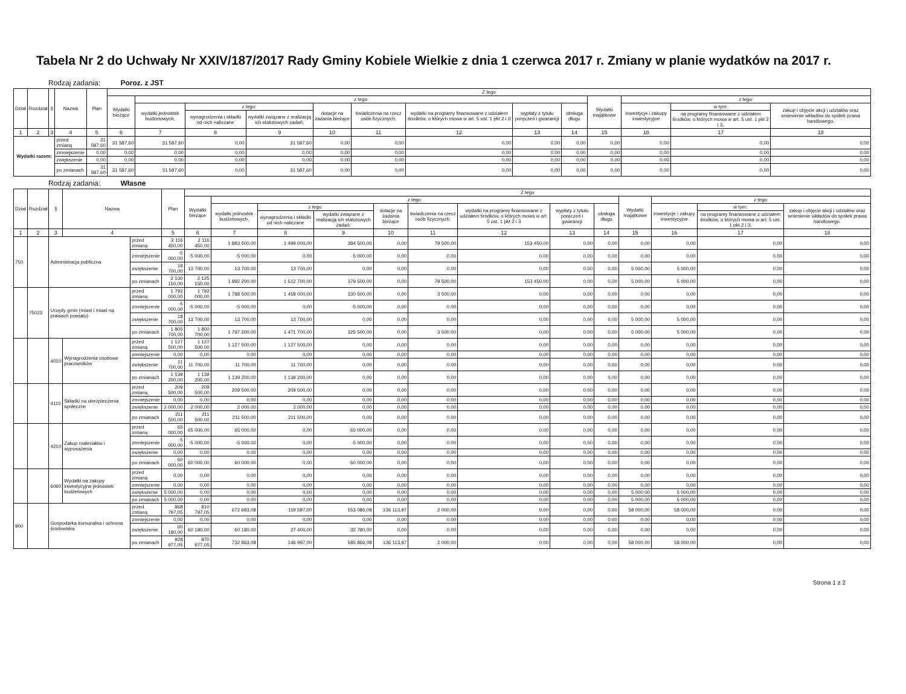Tabela Nr 2 do Uchwały Nr XXIV/187/2017 Rady Gminy Kobiele Wielkie z dnia 1 czerwca 2017 r. Zmiany w planie wydatków na 2017 r.
Rodzaj zadania: Poroz. z JST
| Dział | Rozdział | § | Nazwa | | Plan | Z tego | | | | | | | | | | | | |
| --- | --- | --- | --- | --- | --- | --- | --- | --- | --- | --- | --- | --- | --- | --- | --- | --- | --- | --- |
| | | | | | | Wydatki bieżące | z tego: | | | | | | | | Wydatki majątkowe | z tego: | | |
| | | | | | | | wydatki jednostek budżetowych, | z tego: | | dotacje na zadania bieżące | świadczenia na rzecz osób fizycznych; | wydatki na programy finansowane z udziałem środków, o których mowa w art. 5 ust. 1 pkt 2 i 3 | wypłaty z tytułu poręczeń i gwarancji | obsługa długu | | inwestycje i zakupy inwestycyjne | w tym: | zakup i objęcie akcji i udziałów oraz wniesienie wkładów do spółek prawa handlowego. |
| | | | | | | | | wynagrodzenia i składki od nich naliczane | wydatki związane z realizacją ich statutowych zadań; | | | | | | | | na programy finansowane z udziałem środków, o których mowa w art. 5 ust. 1 pkt 2 i 3, | |
| 1 | 2 | 3 | 4 | | 5 | 6 | 7 | 8 | 9 | 10 | 11 | 12 | 13 | 14 | 15 | 16 | 17 | 18 |
| Wydatki razem: | | | | przed zmianą | 31 587,60 | 31 587,60 | 31 587,60 | 0,00 | 31 587,60 | 0,00 | 0,00 | 0,00 | 0,00 | 0,00 | 0,00 | 0,00 | 0,00 | 0,00 |
| | | | | zmniejszenie | 0,00 | 0,00 | 0,00 | 0,00 | 0,00 | 0,00 | 0,00 | 0,00 | 0,00 | 0,00 | 0,00 | 0,00 | 0,00 | 0,00 |
| | | | | zwiększenie | 0,00 | 0,00 | 0,00 | 0,00 | 0,00 | 0,00 | 0,00 | 0,00 | 0,00 | 0,00 | 0,00 | 0,00 | 0,00 | 0,00 |
| | | | | po zmianach | 31 587,60 | 31 587,60 | 31 587,60 | 0,00 | 31 587,60 | 0,00 | 0,00 | 0,00 | 0,00 | 0,00 | 0,00 | 0,00 | 0,00 | 0,00 |
Rodzaj zadania: Własne
| Dział | Rozdział | § | Nazwa | | Plan | Z tego | | | | | | | | | | | | |
| --- | --- | --- | --- | --- | --- | --- | --- | --- | --- | --- | --- | --- | --- | --- | --- | --- | --- | --- |
| | | | | | | Wydatki bieżące | z tego: | | | | | | | | Wydatki majątkowe | z tego: | | |
| | | | | | | | wydatki jednostek budżetowych, | z tego: | | dotacje na zadania bieżące | świadczenia na rzecz osób fizycznych; | wydatki na programy finansowane z udziałem środków, o których mowa w art. 5 ust. 1 pkt 2 i 3 | wypłaty z tytułu poręczeń i gwarancji | obsługa długu | | inwestycje i zakupy inwestycyjne | w tym: | zakup i objęcie akcji i udziałów oraz wniesienie wkładów do spółek prawa handlowego. |
| | | | | | | | | wynagrodzenia i składki od nich naliczane | wydatki związane z realizacją ich statutowych zadań; | | | | | | | | na programy finansowane z udziałem środków, o których mowa w art. 5 ust. 1 pkt 2 i 3, | |
| 1 | 2 | 3 | 4 | | 5 | 6 | 7 | 8 | 9 | 10 | 11 | 12 | 13 | 14 | 15 | 16 | 17 | 18 |
| 750 | | Administracja publiczna | | przed zmianą | 2 116 450,00 | 2 116 450,00 | 1 883 500,00 | 1 499 000,00 | 384 500,00 | 0,00 | 79 500,00 | 153 450,00 | 0,00 | 0,00 | 0,00 | 0,00 | 0,00 | 0,00 |
| | | | | zmniejszenie | -5 000,00 | -5 000,00 | -5 000,00 | 0,00 | -5 000,00 | 0,00 | 0,00 | 0,00 | 0,00 | 0,00 | 0,00 | 0,00 | 0,00 | 0,00 |
| | | | | zwiększenie | 18 700,00 | 13 700,00 | 13 700,00 | 13 700,00 | 0,00 | 0,00 | 0,00 | 0,00 | 0,00 | 0,00 | 5 000,00 | 5 000,00 | 0,00 | 0,00 |
| | | | | po zmianach | 2 130 150,00 | 2 125 150,00 | 1 892 200,00 | 1 512 700,00 | 379 500,00 | 0,00 | 79 500,00 | 153 450,00 | 0,00 | 0,00 | 5 000,00 | 5 000,00 | 0,00 | 0,00 |
| | 75023 | Urzędy gmin (miast i miast na prawach powiatu) | | przed zmianą | 1 792 000,00 | 1 792 000,00 | 1 788 500,00 | 1 458 000,00 | 330 500,00 | 0,00 | 3 500,00 | 0,00 | 0,00 | 0,00 | 0,00 | 0,00 | 0,00 | 0,00 |
| | | | | zmniejszenie | -5 000,00 | -5 000,00 | -5 000,00 | 0,00 | -5 000,00 | 0,00 | 0,00 | 0,00 | 0,00 | 0,00 | 0,00 | 0,00 | 0,00 | 0,00 |
| | | | | zwiększenie | 18 700,00 | 13 700,00 | 13 700,00 | 13 700,00 | 0,00 | 0,00 | 0,00 | 0,00 | 0,00 | 0,00 | 5 000,00 | 5 000,00 | 0,00 | 0,00 |
| | | | | po zmianach | 1 805 700,00 | 1 800 700,00 | 1 797 200,00 | 1 471 700,00 | 325 500,00 | 0,00 | 3 500,00 | 0,00 | 0,00 | 0,00 | 5 000,00 | 5 000,00 | 0,00 | 0,00 |
| | | 4010 | Wynagrodzenia osobowe pracowników | przed zmianą | 1 127 500,00 | 1 127 500,00 | 1 127 500,00 | 1 127 500,00 | 0,00 | 0,00 | 0,00 | 0,00 | 0,00 | 0,00 | 0,00 | 0,00 | 0,00 | 0,00 |
| | | | | zmniejszenie | 0,00 | 0,00 | 0,00 | 0,00 | 0,00 | 0,00 | 0,00 | 0,00 | 0,00 | 0,00 | 0,00 | 0,00 | 0,00 | 0,00 |
| | | | | zwiększenie | 11 700,00 | 11 700,00 | 11 700,00 | 11 700,00 | 0,00 | 0,00 | 0,00 | 0,00 | 0,00 | 0,00 | 0,00 | 0,00 | 0,00 | 0,00 |
| | | | | po zmianach | 1 139 200,00 | 1 139 200,00 | 1 139 200,00 | 1 139 200,00 | 0,00 | 0,00 | 0,00 | 0,00 | 0,00 | 0,00 | 0,00 | 0,00 | 0,00 | 0,00 |
| | | 4110 | Składki na ubezpieczenia społeczne | przed zmianą | 209 500,00 | 209 500,00 | 209 500,00 | 209 500,00 | 0,00 | 0,00 | 0,00 | 0,00 | 0,00 | 0,00 | 0,00 | 0,00 | 0,00 | 0,00 |
| | | | | zmniejszenie | 0,00 | 0,00 | 0,00 | 0,00 | 0,00 | 0,00 | 0,00 | 0,00 | 0,00 | 0,00 | 0,00 | 0,00 | 0,00 | 0,00 |
| | | | | zwiększenie | 2 000,00 | 2 000,00 | 2 000,00 | 2 000,00 | 0,00 | 0,00 | 0,00 | 0,00 | 0,00 | 0,00 | 0,00 | 0,00 | 0,00 | 0,00 |
| | | | | po zmianach | 211 500,00 | 211 500,00 | 211 500,00 | 211 500,00 | 0,00 | 0,00 | 0,00 | 0,00 | 0,00 | 0,00 | 0,00 | 0,00 | 0,00 | 0,00 |
| | | 4210 | Zakup materiałów i wyposażenia | przed zmianą | 65 000,00 | 65 000,00 | 65 000,00 | 0,00 | 65 000,00 | 0,00 | 0,00 | 0,00 | 0,00 | 0,00 | 0,00 | 0,00 | 0,00 | 0,00 |
| | | | | zmniejszenie | -5 000,00 | -5 000,00 | -5 000,00 | 0,00 | -5 000,00 | 0,00 | 0,00 | 0,00 | 0,00 | 0,00 | 0,00 | 0,00 | 0,00 | 0,00 |
| | | | | zwiększenie | 0,00 | 0,00 | 0,00 | 0,00 | 0,00 | 0,00 | 0,00 | 0,00 | 0,00 | 0,00 | 0,00 | 0,00 | 0,00 | 0,00 |
| | | | | po zmianach | 60 000,00 | 60 000,00 | 60 000,00 | 0,00 | 60 000,00 | 0,00 | 0,00 | 0,00 | 0,00 | 0,00 | 0,00 | 0,00 | 0,00 | 0,00 |
| | | 6060 | Wydatki na zakupy inwestycyjne jednostek budżetowych | przed zmianą | 0,00 | 0,00 | 0,00 | 0,00 | 0,00 | 0,00 | 0,00 | 0,00 | 0,00 | 0,00 | 0,00 | 0,00 | 0,00 | 0,00 |
| | | | | zmniejszenie | 0,00 | 0,00 | 0,00 | 0,00 | 0,00 | 0,00 | 0,00 | 0,00 | 0,00 | 0,00 | 0,00 | 0,00 | 0,00 | 0,00 |
| | | | | zwiększenie | 5 000,00 | 0,00 | 0,00 | 0,00 | 0,00 | 0,00 | 0,00 | 0,00 | 0,00 | 0,00 | 5 000,00 | 5 000,00 | 0,00 | 0,00 |
| | | | | po zmianach | 5 000,00 | 0,00 | 0,00 | 0,00 | 0,00 | 0,00 | 0,00 | 0,00 | 0,00 | 0,00 | 5 000,00 | 5 000,00 | 0,00 | 0,00 |
| 900 | | Gospodarka komunalna i ochrona środowiska | | przed zmianą | 868 797,05 | 810 797,05 | 672 683,08 | 119 597,00 | 553 086,08 | 136 113,97 | 2 000,00 | 0,00 | 0,00 | 0,00 | 58 000,00 | 58 000,00 | 0,00 | 0,00 |
| | | | | zmniejszenie | 0,00 | 0,00 | 0,00 | 0,00 | 0,00 | 0,00 | 0,00 | 0,00 | 0,00 | 0,00 | 0,00 | 0,00 | 0,00 | 0,00 |
| | | | | zwiększenie | 60 180,00 | 60 180,00 | 60 180,00 | 27 400,00 | 32 780,00 | 0,00 | 0,00 | 0,00 | 0,00 | 0,00 | 0,00 | 0,00 | 0,00 | 0,00 |
| | | | | po zmianach | 928 977,05 | 870 977,05 | 732 863,08 | 146 997,00 | 585 866,08 | 136 113,97 | 2 000,00 | 0,00 | 0,00 | 0,00 | 58 000,00 | 58 000,00 | 0,00 | 0,00 |
Strona 1 z 2